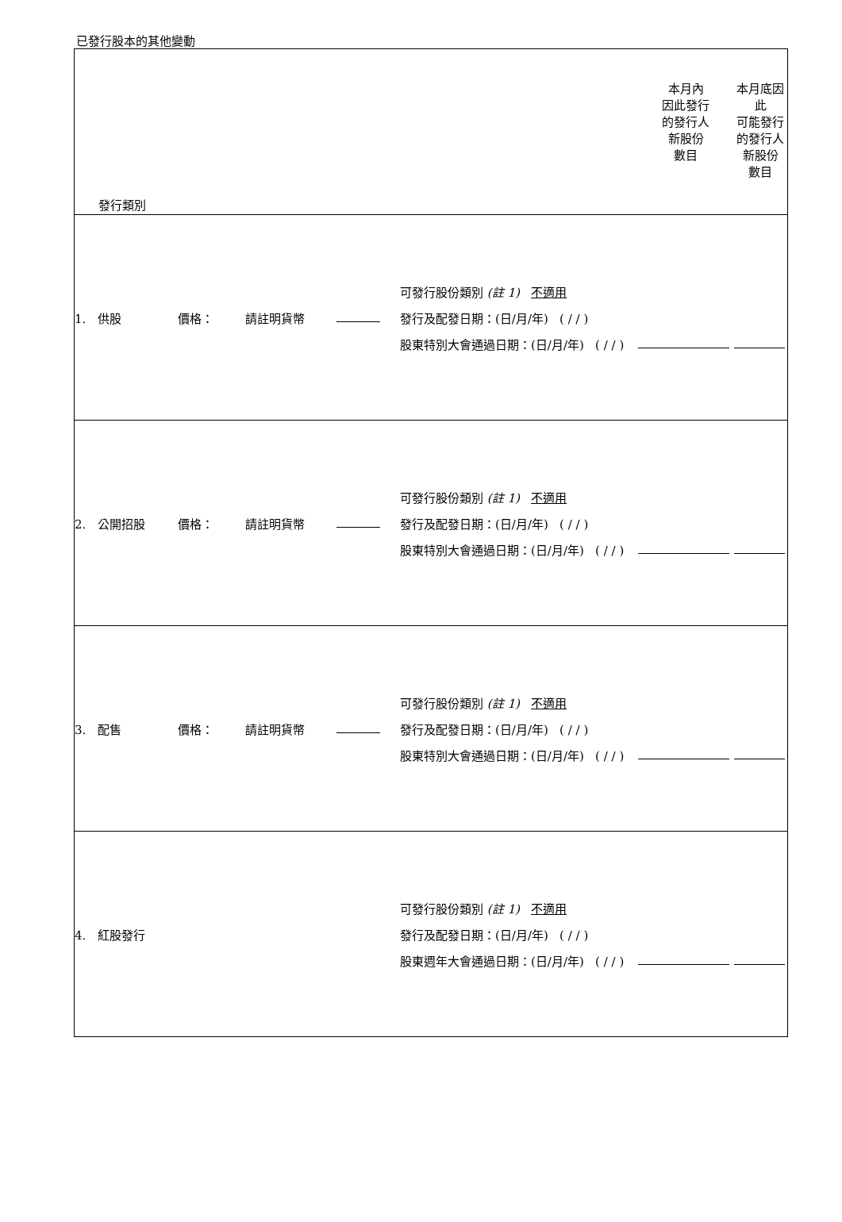已發行股本的其他變動
| 發行類別 | | | | | 本月內 因此發行 的發行人 新股份 數目 | 本月底因 此 可能發行 的發行人 新股份 數目 |
| 1. 供股 | 價格： | 請註明貨幣 | | 可發行股份類別 (註 1) 不適用 發行及配發日期：(日/月/年) ( / / ) 股東特別大會通過日期：(日/月/年) ( / / ) | | |
| 2. 公開招股 | 價格： | 請註明貨幣 | | 可發行股份類別 (註 1) 不適用 發行及配發日期：(日/月/年) ( / / ) 股東特別大會通過日期：(日/月/年) ( / / ) | | |
| 3. 配售 | 價格： | 請註明貨幣 | | 可發行股份類別 (註 1) 不適用 發行及配發日期：(日/月/年) ( / / ) 股東特別大會通過日期：(日/月/年) ( / / ) | | |
| 4. 紅股發行 | | | | 可發行股份類別 (註 1) 不適用 發行及配發日期：(日/月/年) ( / / ) 股東週年大會通過日期：(日/月/年) ( / / ) | | |